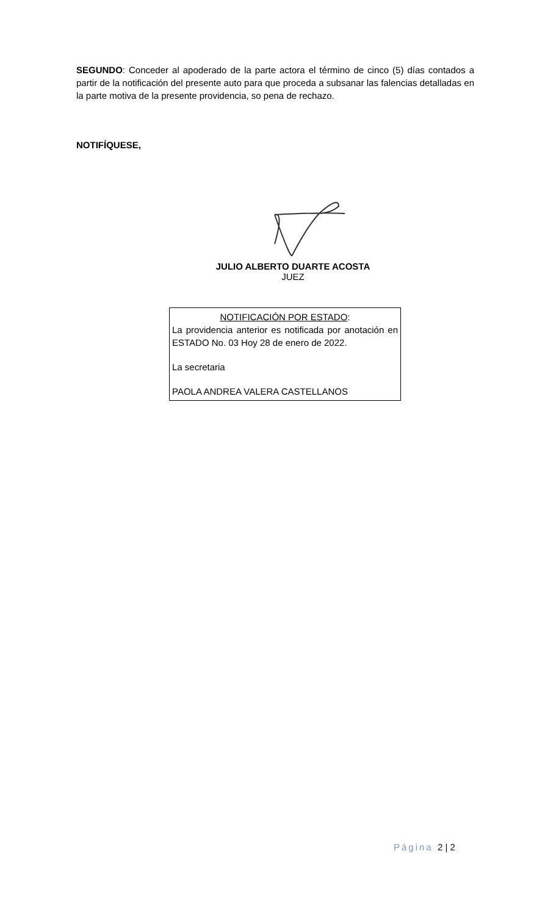SEGUNDO: Conceder al apoderado de la parte actora el término de cinco (5) días contados a partir de la notificación del presente auto para que proceda a subsanar las falencias detalladas en la parte motiva de la presente providencia, so pena de rechazo.
NOTIFÍQUESE,
JULIO ALBERTO DUARTE ACOSTA
JUEZ
NOTIFICACIÓN POR ESTADO:
La providencia anterior es notificada por anotación en ESTADO No. 03 Hoy 28 de enero de 2022.
La secretaria
PAOLA ANDREA VALERA CASTELLANOS
Página 2 | 2